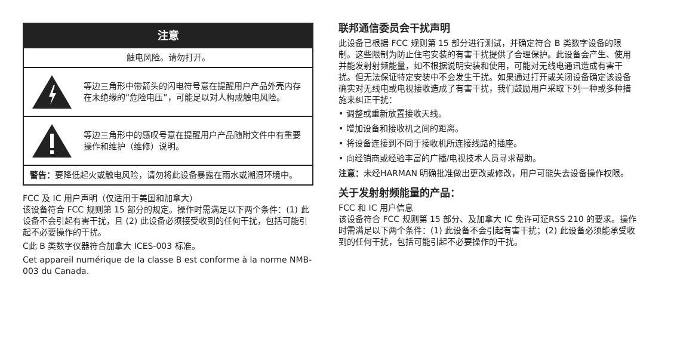注意
触电风险。请勿打开。
等边三角形中带箭头的闪电符号意在提醒用户产品外壳内存在未绝缘的“危险电压”，可能足以对人构成触电风险。
等边三角形中的感叹号意在提醒用户产品随附文件中有重要操作和维护（维修）说明。
警告：要降低起火或触电风险，请勿将此设备暴露在雨水或潮湿环境中。
FCC 及 IC 用户声明（仅适用于美国和加拿大）
该设备符合 FCC 规则第 15 部分的规定。操作时需满足以下两个条件：(1) 此设备不会引起有害干扰，且 (2) 此设备必须接受收到的任何干扰，包括可能引起不必要操作的干扰。
C此 B 类数字仪器符合加拿大 ICES-003 标准。
Cet appareil numérique de la classe B est conforme à la norme NMB-003 du Canada.
联邦通信委员会干扰声明
此设备已根据 FCC 规则第 15 部分进行测试，并确定符合 B 类数字设备的限制。这些限制为防止住宅安装的有害干扰提供了合理保护。此设备会产生、使用并能发射射频能量，如不根据说明安装和使用，可能对无线电通讯造成有害干扰。但无法保证特定安装中不会发生干扰。如果通过打开或关闭设备确定该设备确实对无线电或电视接收造成了有害干扰，我们鼓励用户采取下列一种或多种措施来纠正干扰：
• 调整或重新放置接收天线。
• 增加设备和接收机之间的距离。
• 将设备连接到不同于接收机所连接线路的插座。
• 向经销商或经验丰富的广播/电视技术人员寻求帮助。
注意：未经HARMAN 明确批准做出更改或修改，用户可能失去设备操作权限。
关于发射射频能量的产品：
FCC 和 IC 用户信息
该设备符合 FCC 规则第 15 部分、及加拿大 IC 免许可证RSS 210 的要求。操作时需满足以下两个条件：(1) 此设备不会引起有害干扰；(2) 此设备必须能承受收到的任何干扰，包括可能引起不必要操作的干扰。